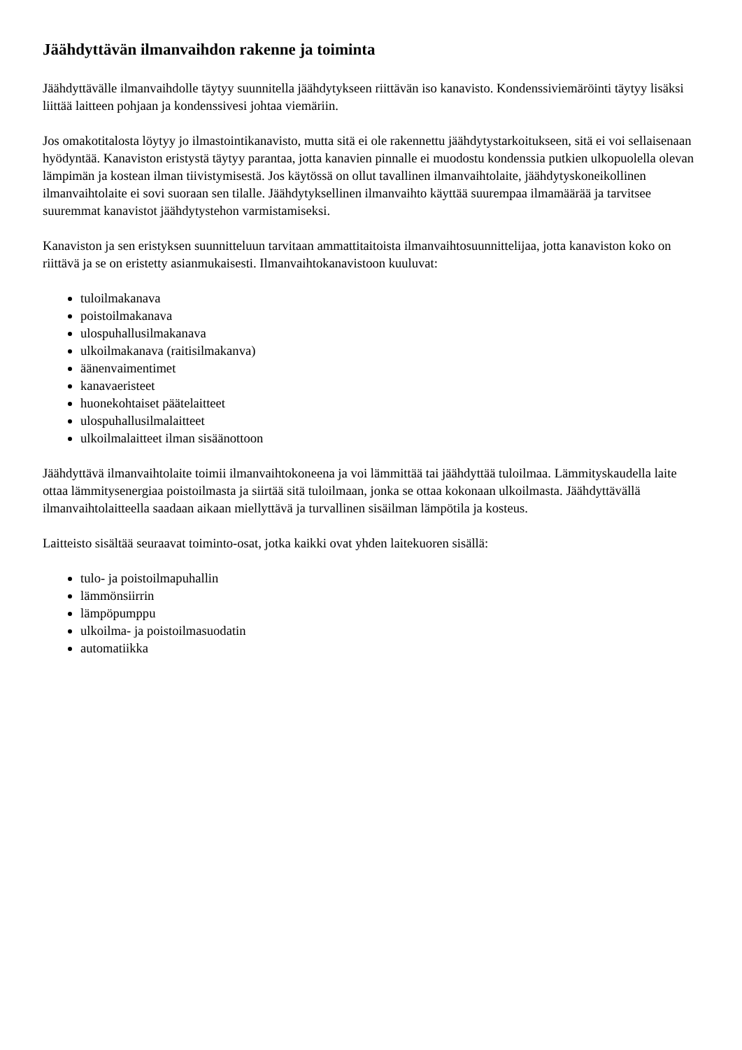Jäähdyttävän ilmanvaihdon rakenne ja toiminta
Jäähdyttävälle ilmanvaihdolle täytyy suunnitella jäähdytykseen riittävän iso kanavisto. Kondenssiviemäröinti täytyy lisäksi liittää laitteen pohjaan ja kondenssivesi johtaa viemäriin.
Jos omakotitalosta löytyy jo ilmastointikanavisto, mutta sitä ei ole rakennettu jäähdytystarkoitukseen, sitä ei voi sellaisenaan hyödyntää. Kanaviston eristystä täytyy parantaa, jotta kanavien pinnalle ei muodostu kondenssia putkien ulkopuolella olevan lämpimän ja kostean ilman tiivistymisestä. Jos käytössä on ollut tavallinen ilmanvaihtolaite, jäähdytyskoneikollinen ilmanvaihtolaite ei sovi suoraan sen tilalle. Jäähdytyksellinen ilmanvaihto käyttää suurempaa ilmamäärää ja tarvitsee suuremmat kanavistot jäähdytystehon varmistamiseksi.
Kanaviston ja sen eristyksen suunnitteluun tarvitaan ammattitaitoista ilmanvaihtosuunnittelijaa, jotta kanaviston koko on riittävä ja se on eristetty asianmukaisesti. Ilmanvaihtokanavistoon kuuluvat:
tuloilmakanava
poistoilmakanava
ulospuhallusilmakanava
ulkoilmakanava (raitisilmakanva)
äänenvaimentimet
kanavaeristeet
huonekohtaiset päätelaitteet
ulospuhallusilmalaitteet
ulkoilmalaitteet ilman sisäänottoon
Jäähdyttävä ilmanvaihtolaite toimii ilmanvaihtokoneena ja voi lämmittää tai jäähdyttää tuloilmaa. Lämmityskaudella laite ottaa lämmitysenergiaa poistoilmasta ja siirtää sitä tuloilmaan, jonka se ottaa kokonaan ulkoilmasta. Jäähdyttävällä ilmanvaihtolaitteella saadaan aikaan miellyttävä ja turvallinen sisäilman lämpötila ja kosteus.
Laitteisto sisältää seuraavat toiminto-osat, jotka kaikki ovat yhden laitekuoren sisällä:
tulo- ja poistoilmapuhallin
lämmönsiirrin
lämpöpumppu
ulkoilma- ja poistoilmasuodatin
automatiikka